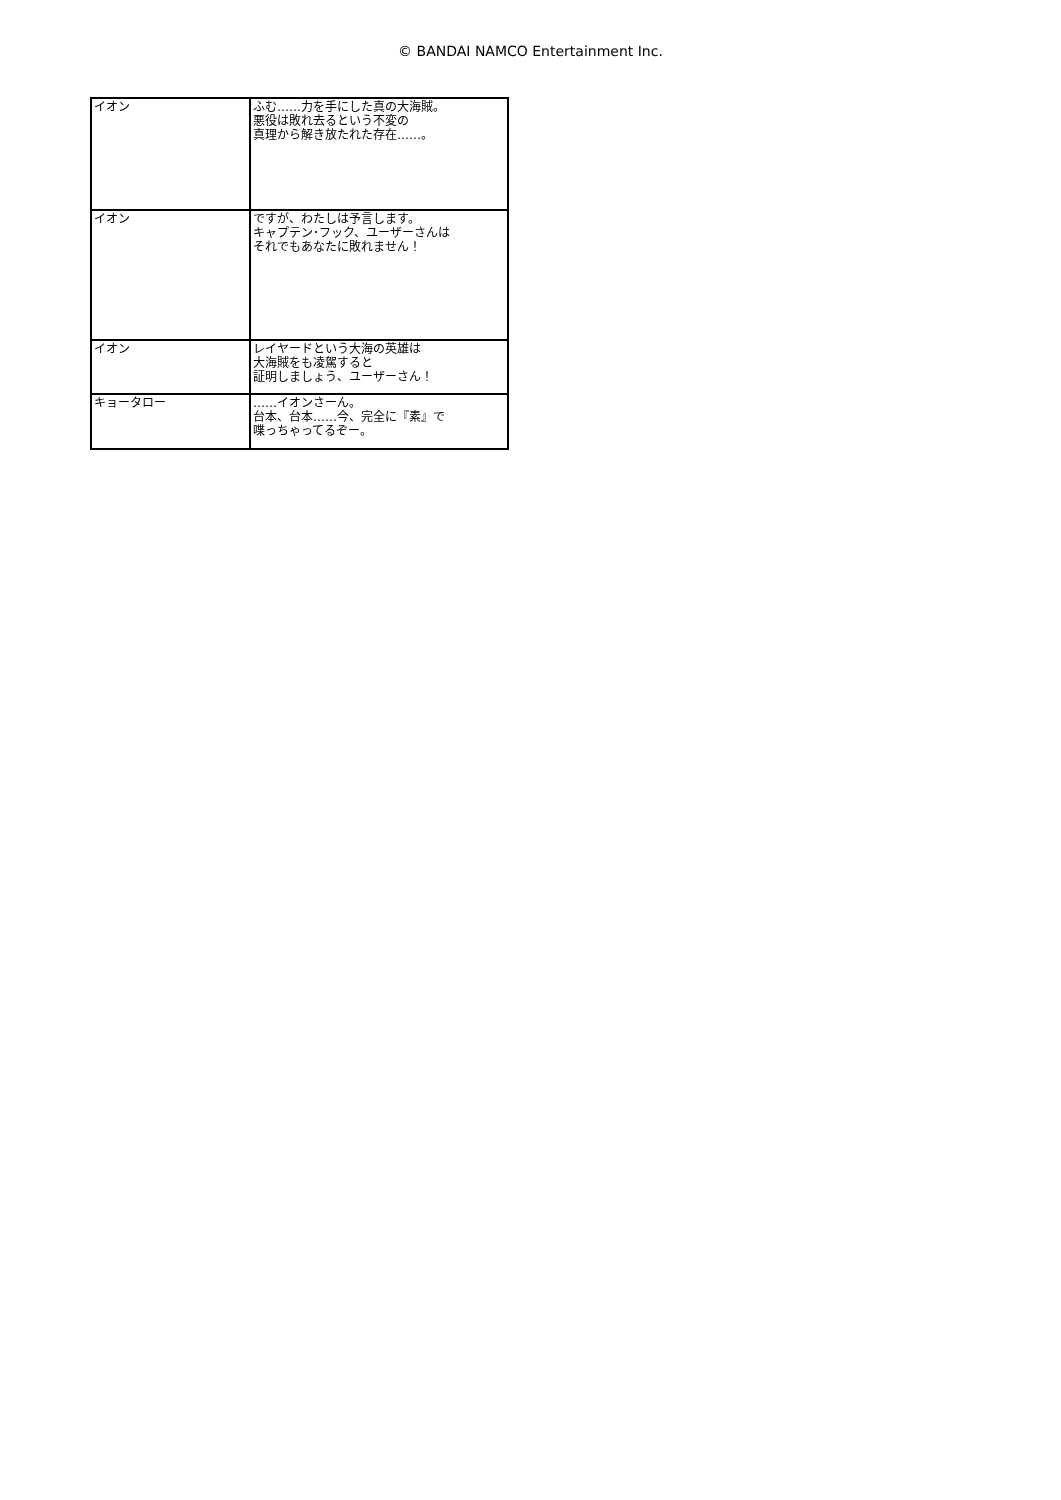© BANDAI NAMCO Entertainment Inc.
| イオン | ふむ……力を手にした真の大海賊。 悪役は敗れ去るという不変の 真理から解き放たれた存在……。 |
| イオン | ですが、わたしは予言します。 キャプテン･フック、ユーザーさんは それでもあなたに敗れません！ |
| イオン | レイヤードという大海の英雄は 大海賊をも凌駕すると 証明しましょう、ユーザーさん！ |
| キョータロー | ……イオンさーん。 台本、台本……今、完全に『素』で 喋っちゃってるぞー。 |